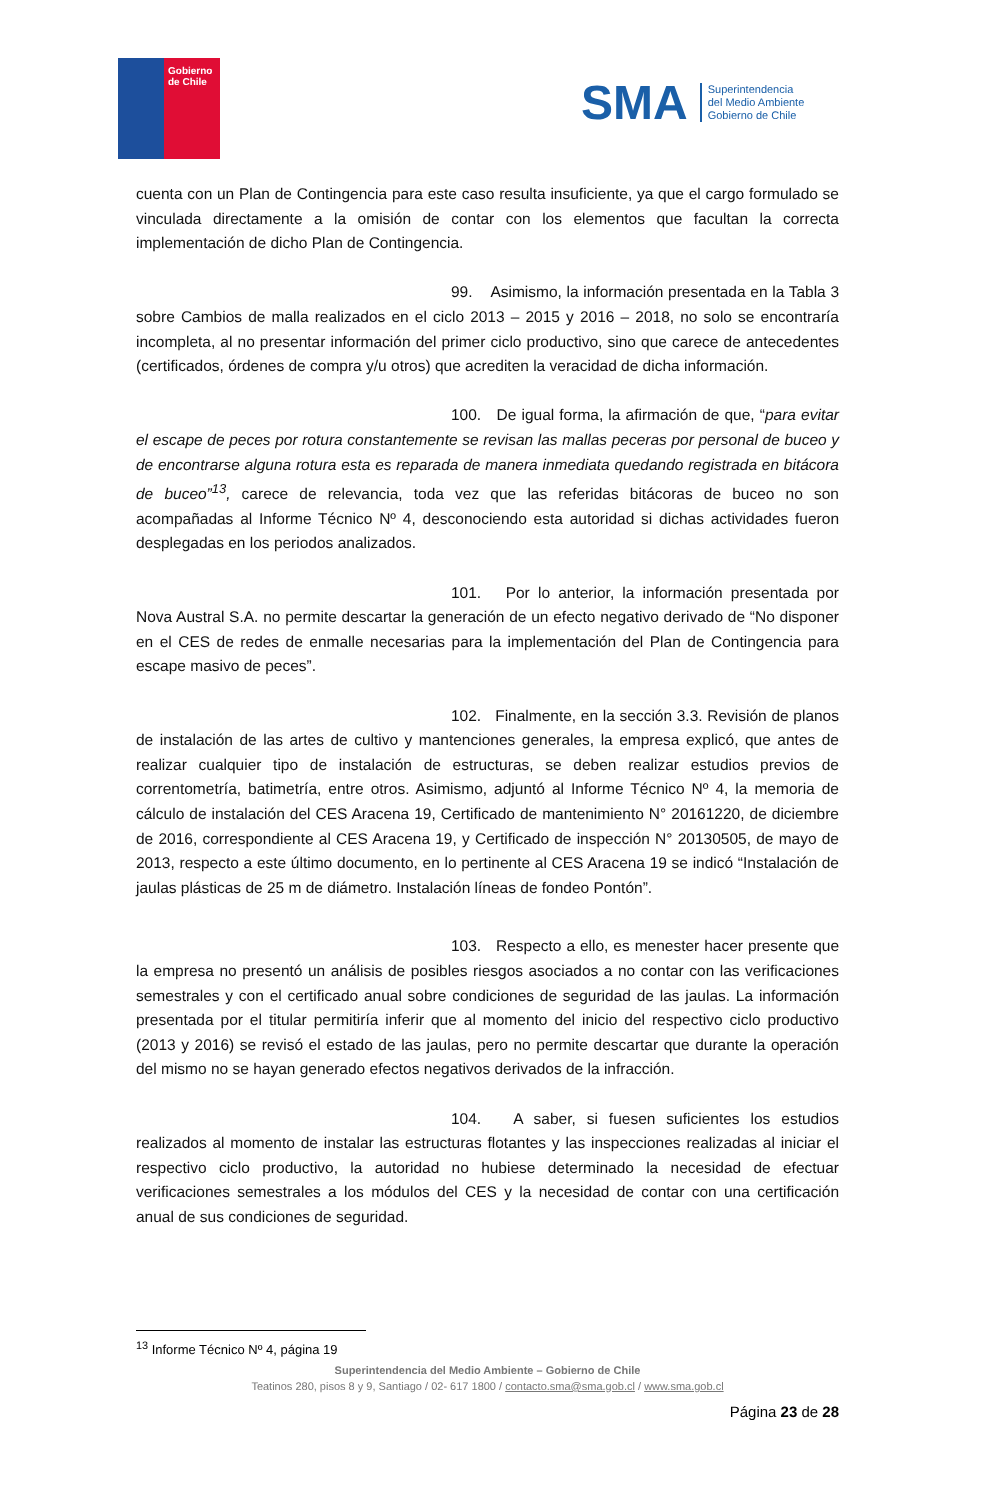Gobierno
de Chile
SMA
Superintendencia
del Medio Ambiente
Gobierno de Chile
cuenta con un Plan de Contingencia para este caso resulta insuficiente, ya que el cargo formulado se vinculada directamente a la omisión de contar con los elementos que facultan la correcta implementación de dicho Plan de Contingencia.
99. Asimismo, la información presentada en la Tabla 3 sobre Cambios de malla realizados en el ciclo 2013 – 2015 y 2016 – 2018, no solo se encontraría incompleta, al no presentar información del primer ciclo productivo, sino que carece de antecedentes (certificados, órdenes de compra y/u otros) que acrediten la veracidad de dicha información.
100. De igual forma, la afirmación de que, “para evitar el escape de peces por rotura constantemente se revisan las mallas peceras por personal de buceo y de encontrarse alguna rotura esta es reparada de manera inmediata quedando registrada en bitácora de buceo”<sup>13</sup>, carece de relevancia, toda vez que las referidas bitácoras de buceo no son acompañadas al Informe Técnico Nº 4, desconociendo esta autoridad si dichas actividades fueron desplegadas en los periodos analizados.
101. Por lo anterior, la información presentada por Nova Austral S.A. no permite descartar la generación de un efecto negativo derivado de “No disponer en el CES de redes de enmalle necesarias para la implementación del Plan de Contingencia para escape masivo de peces”.
102. Finalmente, en la sección 3.3. Revisión de planos de instalación de las artes de cultivo y mantenciones generales, la empresa explicó, que antes de realizar cualquier tipo de instalación de estructuras, se deben realizar estudios previos de correntometría, batimetría, entre otros. Asimismo, adjuntó al Informe Técnico Nº 4, la memoria de cálculo de instalación del CES Aracena 19, Certificado de mantenimiento N° 20161220, de diciembre de 2016, correspondiente al CES Aracena 19, y Certificado de inspección N° 20130505, de mayo de 2013, respecto a este último documento, en lo pertinente al CES Aracena 19 se indicó “Instalación de jaulas plásticas de 25 m de diámetro. Instalación líneas de fondeo Pontón”.
103. Respecto a ello, es menester hacer presente que la empresa no presentó un análisis de posibles riesgos asociados a no contar con las verificaciones semestrales y con el certificado anual sobre condiciones de seguridad de las jaulas. La información presentada por el titular permitiría inferir que al momento del inicio del respectivo ciclo productivo (2013 y 2016) se revisó el estado de las jaulas, pero no permite descartar que durante la operación del mismo no se hayan generado efectos negativos derivados de la infracción.
104. A saber, si fuesen suficientes los estudios realizados al momento de instalar las estructuras flotantes y las inspecciones realizadas al iniciar el respectivo ciclo productivo, la autoridad no hubiese determinado la necesidad de efectuar verificaciones semestrales a los módulos del CES y la necesidad de contar con una certificación anual de sus condiciones de seguridad.
<sup>13</sup> Informe Técnico Nº 4, página 19
Superintendencia del Medio Ambiente – Gobierno de Chile
Teatinos 280, pisos 8 y 9, Santiago / 02- 617 1800 / contacto.sma@sma.gob.cl / www.sma.gob.cl
Página 23 de 28